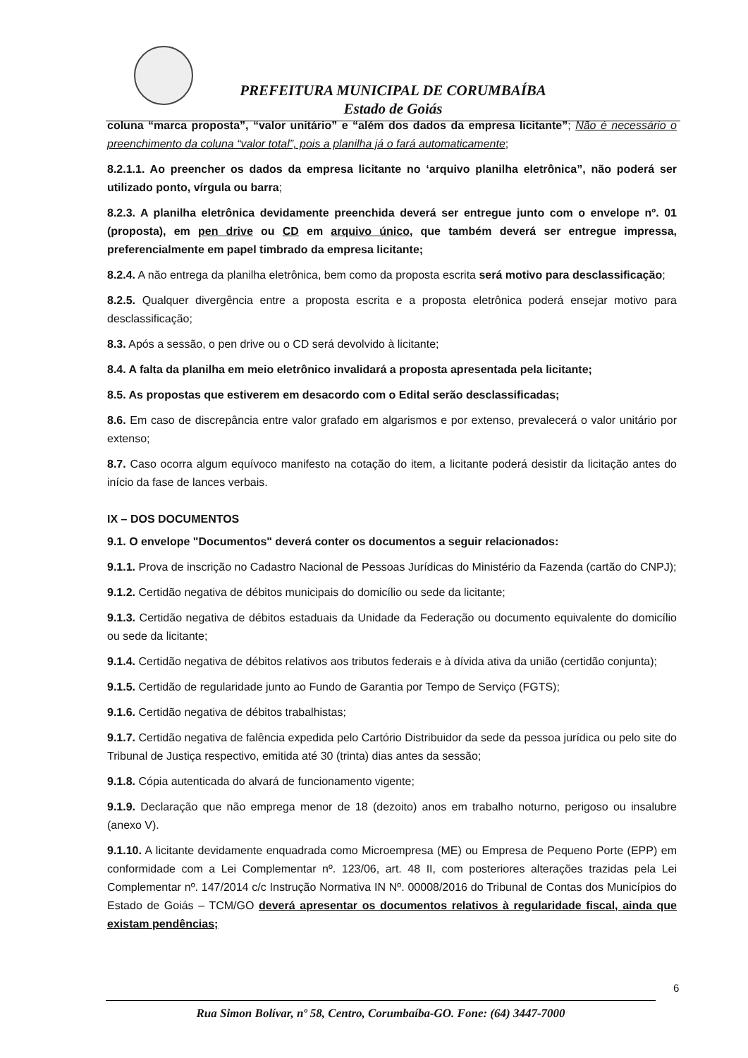PREFEITURA MUNICIPAL DE CORUMBAÍBA
Estado de Goiás
coluna “marca proposta”, “valor unitário” e “além dos dados da empresa licitante”; Não é necessário o preenchimento da coluna “valor total”, pois a planilha já o fará automaticamente;
8.2.1.1. Ao preencher os dados da empresa licitante no ‘arquivo planilha eletrônica”, não poderá ser utilizado ponto, vírgula ou barra;
8.2.3. A planilha eletrônica devidamente preenchida deverá ser entregue junto com o envelope nº. 01 (proposta), em pen drive ou CD em arquivo único, que também deverá ser entregue impressa, preferencialmente em papel timbrado da empresa licitante;
8.2.4. A não entrega da planilha eletrônica, bem como da proposta escrita será motivo para desclassificação;
8.2.5. Qualquer divergência entre a proposta escrita e a proposta eletrônica poderá ensejar motivo para desclassificação;
8.3. Após a sessão, o pen drive ou o CD será devolvido à licitante;
8.4. A falta da planilha em meio eletrônico invalidará a proposta apresentada pela licitante;
8.5. As propostas que estiverem em desacordo com o Edital serão desclassificadas;
8.6. Em caso de discrepância entre valor grafado em algarismos e por extenso, prevalecerá o valor unitário por extenso;
8.7. Caso ocorra algum equívoco manifesto na cotação do item, a licitante poderá desistir da licitação antes do início da fase de lances verbais.
IX – DOS DOCUMENTOS
9.1. O envelope "Documentos" deverá conter os documentos a seguir relacionados:
9.1.1. Prova de inscrição no Cadastro Nacional de Pessoas Jurídicas do Ministério da Fazenda (cartão do CNPJ);
9.1.2. Certidão negativa de débitos municipais do domicílio ou sede da licitante;
9.1.3. Certidão negativa de débitos estaduais da Unidade da Federação ou documento equivalente do domicílio ou sede da licitante;
9.1.4. Certidão negativa de débitos relativos aos tributos federais e à dívida ativa da união (certidão conjunta);
9.1.5. Certidão de regularidade junto ao Fundo de Garantia por Tempo de Serviço (FGTS);
9.1.6. Certidão negativa de débitos trabalhistas;
9.1.7. Certidão negativa de falência expedida pelo Cartório Distribuidor da sede da pessoa jurídica ou pelo site do Tribunal de Justiça respectivo, emitida até 30 (trinta) dias antes da sessão;
9.1.8. Cópia autenticada do alvará de funcionamento vigente;
9.1.9. Declaração que não emprega menor de 18 (dezoito) anos em trabalho noturno, perigoso ou insalubre (anexo V).
9.1.10. A licitante devidamente enquadrada como Microempresa (ME) ou Empresa de Pequeno Porte (EPP) em conformidade com a Lei Complementar nº. 123/06, art. 48 II, com posteriores alterações trazidas pela Lei Complementar nº. 147/2014 c/c Instrução Normativa IN Nº. 00008/2016 do Tribunal de Contas dos Municípios do Estado de Goiás – TCM/GO deverá apresentar os documentos relativos à regularidade fiscal, ainda que existam pendências;
6
Rua Simon Bolívar, nº 58, Centro, Corumbaíba-GO. Fone: (64) 3447-7000